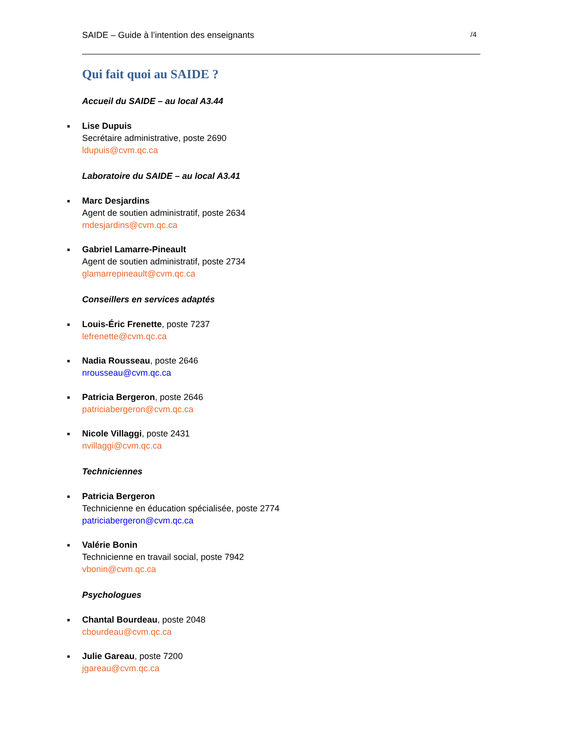SAIDE – Guide à l’intention des enseignants /4
Qui fait quoi au SAIDE ?
Accueil du SAIDE – au local A3.44
■
Lise Dupuis
Secrétaire administrative, poste 2690
ldupuis@cvm.qc.ca
Laboratoire du SAIDE – au local A3.41
■
Marc Desjardins
Agent de soutien administratif, poste 2634
mdesjardins@cvm.qc.ca
■
Gabriel Lamarre-Pineault
Agent de soutien administratif, poste 2734
glamarrepineault@cvm.qc.ca
Conseillers en services adaptés
■
Louis-Éric Frenette, poste 7237
lefrenette@cvm.qc.ca
■
Nadia Rousseau, poste 2646
nrousseau@cvm.qc.ca
■
Patricia Bergeron, poste 2646
patriciabergeron@cvm.qc.ca
■
Nicole Villaggi, poste 2431
nvillaggi@cvm.qc.ca
Techniciennes
■
Patricia Bergeron
Technicienne en éducation spécialisée, poste 2774
patriciabergeron@cvm.qc.ca
■
Valérie Bonin
Technicienne en travail social, poste 7942
vbonin@cvm.qc.ca
Psychologues
■
Chantal Bourdeau, poste 2048
cbourdeau@cvm.qc.ca
■
Julie Gareau, poste 7200
jgareau@cvm.qc.ca